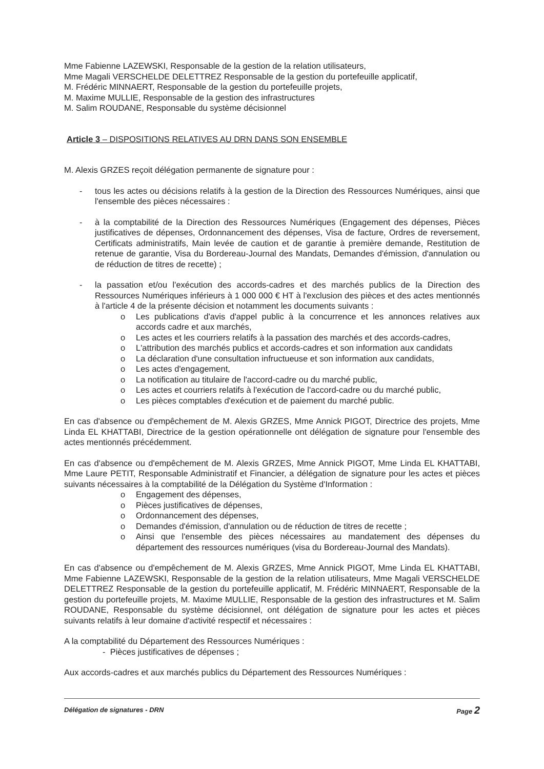Mme Fabienne LAZEWSKI, Responsable de la gestion de la relation utilisateurs,
Mme Magali VERSCHELDE DELETTREZ Responsable de la gestion du portefeuille applicatif,
M. Frédéric MINNAERT, Responsable de la gestion du portefeuille projets,
M. Maxime MULLIE, Responsable de la gestion des infrastructures
M. Salim ROUDANE, Responsable du système décisionnel
Article 3 – DISPOSITIONS RELATIVES AU DRN DANS SON ENSEMBLE
M. Alexis GRZES reçoit délégation permanente de signature pour :
- tous les actes ou décisions relatifs à la gestion de la Direction des Ressources Numériques, ainsi que l'ensemble des pièces nécessaires :
- à la comptabilité de la Direction des Ressources Numériques (Engagement des dépenses, Pièces justificatives de dépenses, Ordonnancement des dépenses, Visa de facture, Ordres de reversement, Certificats administratifs, Main levée de caution et de garantie à première demande, Restitution de retenue de garantie, Visa du Bordereau-Journal des Mandats, Demandes d'émission, d'annulation ou de réduction de titres de recette) ;
- la passation et/ou l'exécution des accords-cadres et des marchés publics de la Direction des Ressources Numériques inférieurs à 1 000 000 € HT à l'exclusion des pièces et des actes mentionnés à l'article 4 de la présente décision et notamment les documents suivants :
o Les publications d'avis d'appel public à la concurrence et les annonces relatives aux accords cadre et aux marchés,
o Les actes et les courriers relatifs à la passation des marchés et des accords-cadres,
o L'attribution des marchés publics et accords-cadres et son information aux candidats
o La déclaration d'une consultation infructueuse et son information aux candidats,
o Les actes d'engagement,
o La notification au titulaire de l'accord-cadre ou du marché public,
o Les actes et courriers relatifs à l'exécution de l'accord-cadre ou du marché public,
o Les pièces comptables d'exécution et de paiement du marché public.
En cas d'absence ou d'empêchement de M. Alexis GRZES, Mme Annick PIGOT, Directrice des projets, Mme Linda EL KHATTABI, Directrice de la gestion opérationnelle ont délégation de signature pour l'ensemble des actes mentionnés précédemment.
En cas d'absence ou d'empêchement de M. Alexis GRZES, Mme Annick PIGOT, Mme Linda EL KHATTABI, Mme Laure PETIT, Responsable Administratif et Financier, a délégation de signature pour les actes et pièces suivants nécessaires à la comptabilité de la Délégation du Système d'Information :
o Engagement des dépenses,
o Pièces justificatives de dépenses,
o Ordonnancement des dépenses,
o Demandes d'émission, d'annulation ou de réduction de titres de recette ;
o Ainsi que l'ensemble des pièces nécessaires au mandatement des dépenses du département des ressources numériques (visa du Bordereau-Journal des Mandats).
En cas d'absence ou d'empêchement de M. Alexis GRZES, Mme Annick PIGOT, Mme Linda EL KHATTABI, Mme Fabienne LAZEWSKI, Responsable de la gestion de la relation utilisateurs, Mme Magali VERSCHELDE DELETTREZ Responsable de la gestion du portefeuille applicatif, M. Frédéric MINNAERT, Responsable de la gestion du portefeuille projets, M. Maxime MULLIE, Responsable de la gestion des infrastructures et M. Salim ROUDANE, Responsable du système décisionnel, ont délégation de signature pour les actes et pièces suivants relatifs à leur domaine d'activité respectif et nécessaires :
A la comptabilité du Département des Ressources Numériques :
- Pièces justificatives de dépenses ;
Aux accords-cadres et aux marchés publics du Département des Ressources Numériques :
Délégation de signatures - DRN Page 2